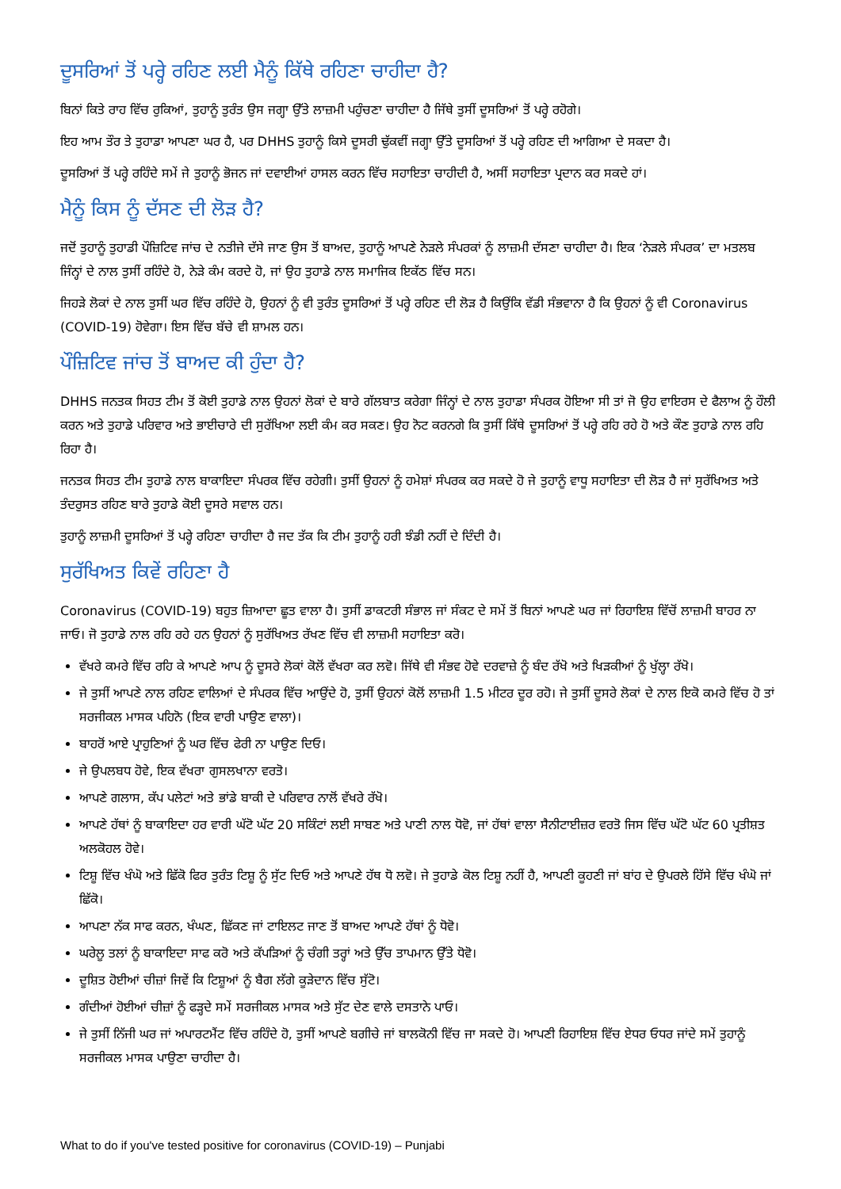ਦੂਸਰਿਆਂ ਤੋਂ ਪਰ੍ਹੇ ਰਹਿਣ ਲਈ ਮੈਨੂੰ ਕਿੱਥੇ ਰਹਿਣਾ ਚਾਹੀਦਾ ਹੈ?
ਬਿਨਾਂ ਕਿਤੇ ਰਾਹ ਵਿੱਚ ਰੁਕਿਆਂ, ਤੁਹਾਨੂੰ ਤੁਰੰਤ ਉਸ ਜਗ੍ਹਾ ਉੱਤੇ ਲਾਜ਼ਮੀ ਪਹੁੰਚਣਾ ਚਾਹੀਦਾ ਹੈ ਜਿੱਥੇ ਤੁਸੀਂ ਦੂਸਰਿਆਂ ਤੋਂ ਪਰ੍ਹੇ ਰਹੋਗੇ।
ਇਹ ਆਮ ਤੌਰ ਤੇ ਤੁਹਾਡਾ ਆਪਣਾ ਘਰ ਹੈ, ਪਰ DHHS ਤੁਹਾਨੂੰ ਕਿਸੇ ਦੂਸਰੀ ਢੁੱਕਵੀਂ ਜਗ੍ਹਾ ਉੱਤੇ ਦੂਸਰਿਆਂ ਤੋਂ ਪਰ੍ਹੇ ਰਹਿਣ ਦੀ ਆਗਿਆ ਦੇ ਸਕਦਾ ਹੈ।
ਦੂਸਰਿਆਂ ਤੋਂ ਪਰ੍ਹੇ ਰਹਿੰਦੇ ਸਮੇਂ ਜੇ ਤੁਹਾਨੂੰ ਭੋਜਨ ਜਾਂ ਦਵਾਈਆਂ ਹਾਸਲ ਕਰਨ ਵਿੱਚ ਸਹਾਇਤਾ ਚਾਹੀਦੀ ਹੈ, ਅਸੀਂ ਸਹਾਇਤਾ ਪ੍ਰਦਾਨ ਕਰ ਸਕਦੇ ਹਾਂ।
ਮੈਨੂੰ ਕਿਸ ਨੂੰ ਦੱਸਣ ਦੀ ਲੋੜ ਹੈ?
ਜਦੋਂ ਤੁਹਾਨੂੰ ਤੁਹਾਡੀ ਪੌਜ਼ਿਟਿਵ ਜਾਂਚ ਦੇ ਨਤੀਜੇ ਦੱਸੇ ਜਾਣ ਉਸ ਤੋਂ ਬਾਅਦ, ਤੁਹਾਨੂੰ ਆਪਣੇ ਨੇੜਲੇ ਸੰਪਰਕਾਂ ਨੂੰ ਲਾਜ਼ਮੀ ਦੱਸਣਾ ਚਾਹੀਦਾ ਹੈ। ਇਕ ‘ਨੇੜਲੇ ਸੰਪਰਕ’ ਦਾ ਮਤਲਬ ਜਿੰਨ੍ਹਾਂ ਦੇ ਨਾਲ ਤੁਸੀਂ ਰਹਿੰਦੇ ਹੋ, ਨੇੜੇ ਕੰਮ ਕਰਦੇ ਹੋ, ਜਾਂ ਉਹ ਤੁਹਾਡੇ ਨਾਲ ਸਮਾਜਿਕ ਇਕੱਠ ਵਿੱਚ ਸਨ।
ਜਿਹੜੇ ਲੋਕਾਂ ਦੇ ਨਾਲ ਤੁਸੀਂ ਘਰ ਵਿੱਚ ਰਹਿੰਦੇ ਹੋ, ਉਹਨਾਂ ਨੂੰ ਵੀ ਤੁਰੰਤ ਦੂਸਰਿਆਂ ਤੋਂ ਪਰ੍ਹੇ ਰਹਿਣ ਦੀ ਲੋੜ ਹੈ ਕਿਉਂਕਿ ਵੱਡੀ ਸੰਭਵਾਨਾ ਹੈ ਕਿ ਉਹਨਾਂ ਨੂੰ ਵੀ Coronavirus (COVID-19) ਹੋਵੇਗਾ। ਇਸ ਵਿੱਚ ਬੱਚੇ ਵੀ ਸ਼ਾਮਲ ਹਨ।
ਪੌਜ਼ਿਟਿਵ ਜਾਂਚ ਤੋਂ ਬਾਅਦ ਕੀ ਹੁੰਦਾ ਹੈ?
DHHS ਜਨਤਕ ਸਿਹਤ ਟੀਮ ਤੋਂ ਕੋਈ ਤੁਹਾਡੇ ਨਾਲ ਉਹਨਾਂ ਲੋਕਾਂ ਦੇ ਬਾਰੇ ਗੱਲਬਾਤ ਕਰੇਗਾ ਜਿੰਨ੍ਹਾਂ ਦੇ ਨਾਲ ਤੁਹਾਡਾ ਸੰਪਰਕ ਹੋਇਆ ਸੀ ਤਾਂ ਜੋ ਉਹ ਵਾਇਰਸ ਦੇ ਫੈਲਾਅ ਨੂੰ ਹੌਲੀ ਕਰਨ ਅਤੇ ਤੁਹਾਡੇ ਪਰਿਵਾਰ ਅਤੇ ਭਾਈਚਾਰੇ ਦੀ ਸੁਰੱਖਿਆ ਲਈ ਕੰਮ ਕਰ ਸਕਣ। ਉਹ ਨੋਟ ਕਰਨਗੇ ਕਿ ਤੁਸੀਂ ਕਿੱਥੇ ਦੂਸਰਿਆਂ ਤੋਂ ਪਰ੍ਹੇ ਰਹਿ ਰਹੇ ਹੋ ਅਤੇ ਕੌਣ ਤੁਹਾਡੇ ਨਾਲ ਰਹਿ ਰਿਹਾ ਹੈ।
ਜਨਤਕ ਸਿਹਤ ਟੀਮ ਤੁਹਾਡੇ ਨਾਲ ਬਾਕਾਇਦਾ ਸੰਪਰਕ ਵਿੱਚ ਰਹੇਗੀ। ਤੁਸੀਂ ਉਹਨਾਂ ਨੂੰ ਹਮੇਸ਼ਾਂ ਸੰਪਰਕ ਕਰ ਸਕਦੇ ਹੋ ਜੇ ਤੁਹਾਨੂੰ ਵਾਧੂ ਸਹਾਇਤਾ ਦੀ ਲੋੜ ਹੈ ਜਾਂ ਸੁਰੱਖਿਅਤ ਅਤੇ ਤੰਦਰੁਸਤ ਰਹਿਣ ਬਾਰੇ ਤੁਹਾਡੇ ਕੋਈ ਦੂਸਰੇ ਸਵਾਲ ਹਨ।
ਤੁਹਾਨੂੰ ਲਾਜ਼ਮੀ ਦੂਸਰਿਆਂ ਤੋਂ ਪਰ੍ਹੇ ਰਹਿਣਾ ਚਾਹੀਦਾ ਹੈ ਜਦ ਤੱਕ ਕਿ ਟੀਮ ਤੁਹਾਨੂੰ ਹਰੀ ਝੰਡੀ ਨਹੀਂ ਦੇ ਦਿੰਦੀ ਹੈ।
ਸੁਰੱਖਿਅਤ ਕਿਵੇਂ ਰਹਿਣਾ ਹੈ
Coronavirus (COVID-19) ਬਹੁਤ ਜ਼ਿਆਦਾ ਛੂਤ ਵਾਲਾ ਹੈ। ਤੁਸੀਂ ਡਾਕਟਰੀ ਸੰਭਾਲ ਜਾਂ ਸੰਕਟ ਦੇ ਸਮੇਂ ਤੋਂ ਬਿਨਾਂ ਆਪਣੇ ਘਰ ਜਾਂ ਰਿਹਾਇਸ਼ ਵਿੱਚੋਂ ਲਾਜ਼ਮੀ ਬਾਹਰ ਨਾ ਜਾਓ। ਜੋ ਤੁਹਾਡੇ ਨਾਲ ਰਹਿ ਰਹੇ ਹਨ ਉਹਨਾਂ ਨੂੰ ਸੁਰੱਖਿਅਤ ਰੱਖਣ ਵਿੱਚ ਵੀ ਲਾਜ਼ਮੀ ਸਹਾਇਤਾ ਕਰੋ।
ਵੱਖਰੇ ਕਮਰੇ ਵਿੱਚ ਰਹਿ ਕੇ ਆਪਣੇ ਆਪ ਨੂੰ ਦੂਸਰੇ ਲੋਕਾਂ ਕੋਲੋਂ ਵੱਖਰਾ ਕਰ ਲਵੋ। ਜਿੱਥੇ ਵੀ ਸੰਭਵ ਹੋਵੇ ਦਰਵਾਜ਼ੇ ਨੂੰ ਬੰਦ ਰੱਖੋ ਅਤੇ ਖਿੜਕੀਆਂ ਨੂੰ ਖੁੱਲ੍ਹਾ ਰੱਖੋ।
ਜੇ ਤੁਸੀਂ ਆਪਣੇ ਨਾਲ ਰਹਿਣ ਵਾਲਿਆਂ ਦੇ ਸੰਪਰਕ ਵਿੱਚ ਆਉਂਦੇ ਹੋ, ਤੁਸੀਂ ਉਹਨਾਂ ਕੋਲੋਂ ਲਾਜ਼ਮੀ 1.5 ਮੀਟਰ ਦੂਰ ਰਹੋ। ਜੇ ਤੁਸੀਂ ਦੂਸਰੇ ਲੋਕਾਂ ਦੇ ਨਾਲ ਇਕੋ ਕਮਰੇ ਵਿੱਚ ਹੋ ਤਾਂ ਸਰਜੀਕਲ ਮਾਸਕ ਪਹਿਨੋ (ਇਕ ਵਾਰੀ ਪਾਉਣ ਵਾਲਾ)।
ਬਾਹਰੋਂ ਆਏ ਪ੍ਰਾਹੁਣਿਆਂ ਨੂੰ ਘਰ ਵਿੱਚ ਫੇਰੀ ਨਾ ਪਾਉਣ ਦਿਓ।
ਜੇ ਉਪਲਬਧ ਹੋਵੇ, ਇਕ ਵੱਖਰਾ ਗੁਸਲਖਾਨਾ ਵਰਤੋ।
ਆਪਣੇ ਗਲਾਸ, ਕੱਪ ਪਲੇਟਾਂ ਅਤੇ ਭਾਂਡੇ ਬਾਕੀ ਦੇ ਪਰਿਵਾਰ ਨਾਲੋਂ ਵੱਖਰੇ ਰੱਖੋ।
ਆਪਣੇ ਹੱਥਾਂ ਨੂੰ ਬਾਕਾਇਦਾ ਹਰ ਵਾਰੀ ਘੱਟੋ ਘੱਟ 20 ਸਕਿੰਟਾਂ ਲਈ ਸਾਬਣ ਅਤੇ ਪਾਣੀ ਨਾਲ ਧੋਵੋ, ਜਾਂ ਹੱਥਾਂ ਵਾਲਾ ਸੈਨੀਟਾਈਜ਼ਰ ਵਰਤੋ ਜਿਸ ਵਿੱਚ ਘੱਟੋ ਘੱਟ 60 ਪ੍ਰਤੀਸ਼ਤ ਅਲਕੋਹਲ ਹੋਵੇ।
ਟਿਸ਼ੂ ਵਿੱਚ ਖੰਘੋ ਅਤੇ ਛਿੱਕੋ ਫਿਰ ਤੁਰੰਤ ਟਿਸ਼ੂ ਨੂੰ ਸੁੱਟ ਦਿਓ ਅਤੇ ਆਪਣੇ ਹੱਥ ਧੋ ਲਵੋ। ਜੇ ਤੁਹਾਡੇ ਕੋਲ ਟਿਸ਼ੂ ਨਹੀਂ ਹੈ, ਆਪਣੀ ਕੂਹਣੀ ਜਾਂ ਬਾਂਹ ਦੇ ਉਪਰਲੇ ਹਿੱਸੇ ਵਿੱਚ ਖੰਘੋ ਜਾਂ ਛਿੱਕੋ।
ਆਪਣਾ ਨੱਕ ਸਾਫ ਕਰਨ, ਖੰਘਣ, ਛਿੱਕਣ ਜਾਂ ਟਾਇਲਟ ਜਾਣ ਤੋਂ ਬਾਅਦ ਆਪਣੇ ਹੱਥਾਂ ਨੂੰ ਧੋਵੋ।
ਘਰੇਲੂ ਤਲਾਂ ਨੂੰ ਬਾਕਾਇਦਾ ਸਾਫ ਕਰੋ ਅਤੇ ਕੱਪੜਿਆਂ ਨੂੰ ਚੰਗੀ ਤਰ੍ਹਾਂ ਅਤੇ ਉੱਚ ਤਾਪਮਾਨ ਉੱਤੇ ਧੋਵੋ।
ਦੂਸ਼ਿਤ ਹੋਈਆਂ ਚੀਜ਼ਾਂ ਜਿਵੇਂ ਕਿ ਟਿਸ਼ੂਆਂ ਨੂੰ ਬੈਗ ਲੱਗੇ ਕੂੜੇਦਾਨ ਵਿੱਚ ਸੁੱਟੋ।
ਗੰਦੀਆਂ ਹੋਈਆਂ ਚੀਜ਼ਾਂ ਨੂੰ ਫੜ੍ਹਦੇ ਸਮੇਂ ਸਰਜੀਕਲ ਮਾਸਕ ਅਤੇ ਸੁੱਟ ਦੇਣ ਵਾਲੇ ਦਸਤਾਨੇ ਪਾਓ।
ਜੇ ਤੁਸੀਂ ਨਿੱਜੀ ਘਰ ਜਾਂ ਅਪਾਰਟਮੈਂਟ ਵਿੱਚ ਰਹਿੰਦੇ ਹੋ, ਤੁਸੀਂ ਆਪਣੇ ਬਗੀਚੇ ਜਾਂ ਬਾਲਕੋਨੀ ਵਿੱਚ ਜਾ ਸਕਦੇ ਹੋ। ਆਪਣੀ ਰਿਹਾਇਸ਼ ਵਿੱਚ ਏਧਰ ਓਧਰ ਜਾਂਦੇ ਸਮੇਂ ਤੁਹਾਨੂੰ ਸਰਜੀਕਲ ਮਾਸਕ ਪਾਉਣਾ ਚਾਹੀਦਾ ਹੈ।
What to do if you've tested positive for coronavirus (COVID-19) – Punjabi